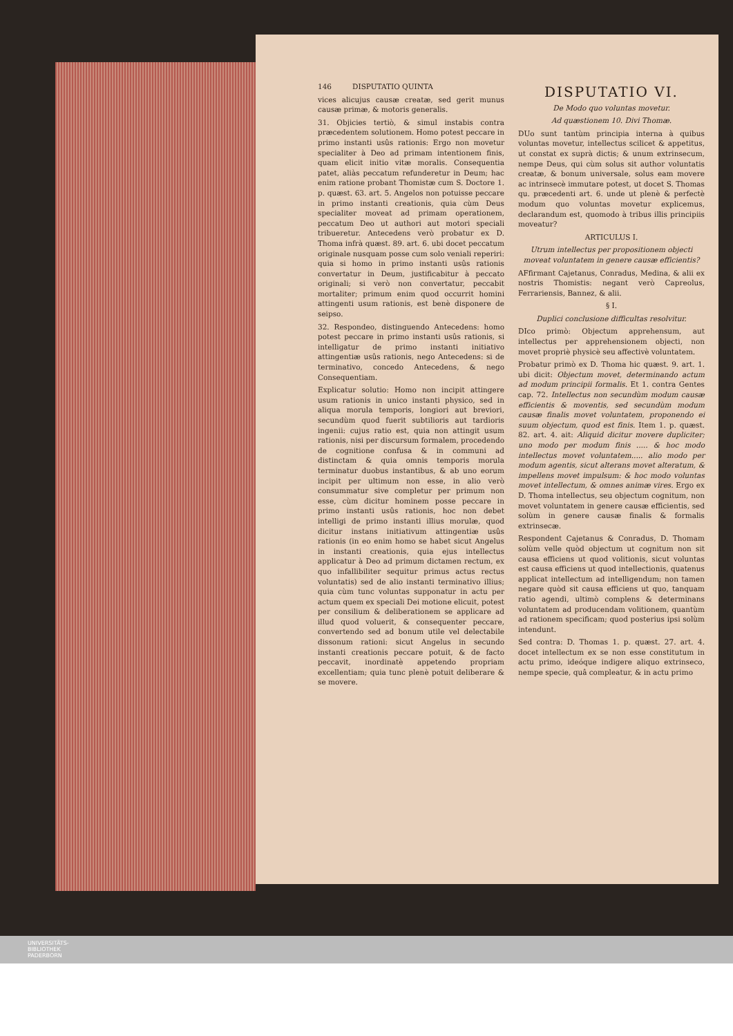146 DISPUTATIO QUINTA
vices alicujus causæ creatæ, sed gerit munus causæ primæ, & motoris generalis.
31. Objicies tertiò, & simul instabis contra præcedentem solutionem. Homo potest peccare in primo instanti usûs rationis: Ergo non movetur specialiter à Deo ad primam intentionem finis, quam elicit initio vitæ moralis. Consequentia patet, aliàs peccatum refunderetur in Deum; hac enim ratione probant Thomistæ cum S. Doctore 1. p. quæst. 63. art. 5. Angelos non potuisse peccare in primo instanti creationis, quia cùm Deus specialiter moveat ad primam operationem, peccatum Deo ut authori aut motori speciali tribueretur. Antecedens verò probatur ex D. Thoma infrà quæst. 89. art. 6. ubi docet peccatum originale nusquam posse cum solo veniali reperiri: quia si homo in primo instanti usûs rationis convertatur in Deum, justificabitur à peccato originali; si verò non convertatur, peccabit mortaliter; primum enim quod occurrit homini attingenti usum rationis, est benè disponere de seipso.
32. Respondeo, distinguendo Antecedens: homo potest peccare in primo instanti usûs rationis, si intelligatur de primo instanti initiativo attingentiæ usûs rationis, nego Antecedens: si de terminativo, concedo Antecedens, & nego Consequentiam.
Explicatur solutio: Homo non incipit attingere usum rationis in unico instanti physico, sed in aliqua morula temporis, longiori aut breviori, secundùm quod fuerit subtilioris aut tardioris ingenii: cujus ratio est, quia non attingit usum rationis, nisi per discursum formalem, procedendo de cognitione confusa & in communi ad distinctam & quia omnis temporis morula terminatur duobus instantibus, & ab uno eorum incipit per ultimum non esse, in alio verò consummatur sive completur per primum non esse, cùm dicitur hominem posse peccare in primo instanti usûs rationis, hoc non debet intelligi de primo instanti illius morulæ, quod dicitur instans initiativum attingentiæ usûs rationis (in eo enim homo se habet sicut Angelus in instanti creationis, quia ejus intellectus applicatur à Deo ad primum dictamen rectum, ex quo infallibiliter sequitur primus actus rectus voluntatis) sed de alio instanti terminativo illius; quia cùm tunc voluntas supponatur in actu per actum quem ex speciali Dei motione elicuit, potest per consilium & deliberationem se applicare ad illud quod voluerit, & consequenter peccare, convertendo sed ad bonum utile vel delectabile dissonum rationi: sicut Angelus in secundo instanti creationis peccare potuit, & de facto peccavit, inordinatè appetendo propriam excellentiam; quia tunc plenè potuit deliberare & se movere.
DISPUTATIO VI.
De Modo quo voluntas movetur.
Ad quæstionem 10. Divi Thomæ.
DUo sunt tantùm principia interna à quibus voluntas movetur, intellectus scilicet & appetitus, ut constat ex suprà dictis; & unum extrinsecum, nempe Deus, qui cùm solus sit author voluntatis creatæ, & bonum universale, solus eam movere ac intrinsecè immutare potest, ut docet S. Thomas qu. præcedenti art. 6. unde ut plenè & perfectè modum quo voluntas movetur explicemus, declarandum est, quomodo à tribus illis principiis moveatur?
ARTICULUS I.
Utrum intellectus per propositionem objecti moveat voluntatem in genere causæ efficientis?
AFfirmant Cajetanus, Conradus, Medina, & alii ex nostris Thomistis: negant verò Capreolus, Ferrariensis, Bannez, & alii.
§ I.
Duplici conclusione difficultas resolvitur.
DIco primò: Objectum apprehensum, aut intellectus per apprehensionem objecti, non movet propriè physicè seu affectivè voluntatem.
Probatur primò ex D. Thoma hic quæst. 9. art. 1. ubi dicit: Objectum movet, determinando actum ad modum principii formalis. Et 1. contra Gentes cap. 72. Intellectus non secundùm modum causæ efficientis & moventis, sed secundùm modum causæ finalis movet voluntatem, proponendo ei suum objectum, quod est finis. Item 1. p. quæst. 82. art. 4. ait: Aliquid dicitur movere dupliciter; uno modo per modum finis ..... & hoc modo intellectus movet voluntatem..... alio modo per modum agentis, sicut alterans movet alteratum, & impellens movet impulsum: & hoc modo voluntas movet intellectum, & omnes animæ vires. Ergo ex D. Thoma intellectus, seu objectum cognitum, non movet voluntatem in genere causæ efficientis, sed solùm in genere causæ finalis & formalis extrinsecæ.
Respondent Cajetanus & Conradus, D. Thomam solùm velle quòd objectum ut cognitum non sit causa efficiens ut quod volitionis, sicut voluntas est causa efficiens ut quod intellectionis, quatenus applicat intellectum ad intelligendum; non tamen negare quòd sit causa efficiens ut quo, tanquam ratio agendi, ultimò complens & determinans voluntatem ad producendam volitionem, quantùm ad rationem specificam; quod posterius ipsi solùm intendunt.
Sed contra: D. Thomas 1. p. quæst. 27. art. 4. docet intellectum ex se non esse constitutum in actu primo, ideóque indigere aliquo extrinseco, nempe specie, quâ compleatur, & in actu primo
UNIVERSITÄTS-
BIBLIOTHEK
PADERBORN